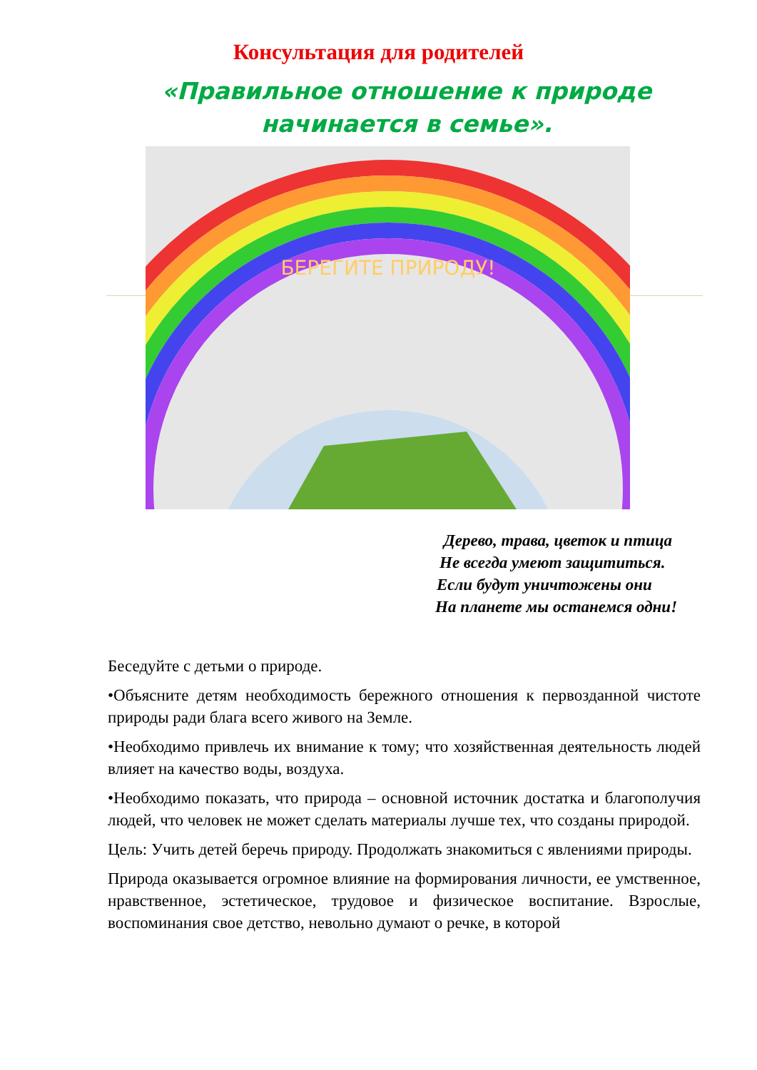Консультация для родителей
«Правильное отношение к природе начинается в семье».
БЕРЕГИТЕ ПРИРОДУ!
Дерево, трава, цветок и птица
Не всегда умеют защититься.
Если будут уничтожены они
На планете мы останемся одни!
Беседуйте с детьми о природе.
•Объясните детям необходимость бережного отношения к первозданной чистоте природы ради блага всего живого на Земле.
•Необходимо привлечь их внимание к тому; что хозяйственная деятельность людей влияет на качество воды, воздуха.
•Необходимо показать, что природа – основной источник достатка и благополучия людей, что человек не может сделать материалы лучше тех, что созданы природой.
Цель: Учить детей беречь природу. Продолжать знакомиться с явлениями природы.
Природа оказывается огромное влияние на формирования личности, ее умственное, нравственное, эстетическое, трудовое и физическое воспитание. Взрослые, воспоминания свое детство, невольно думают о речке, в которой